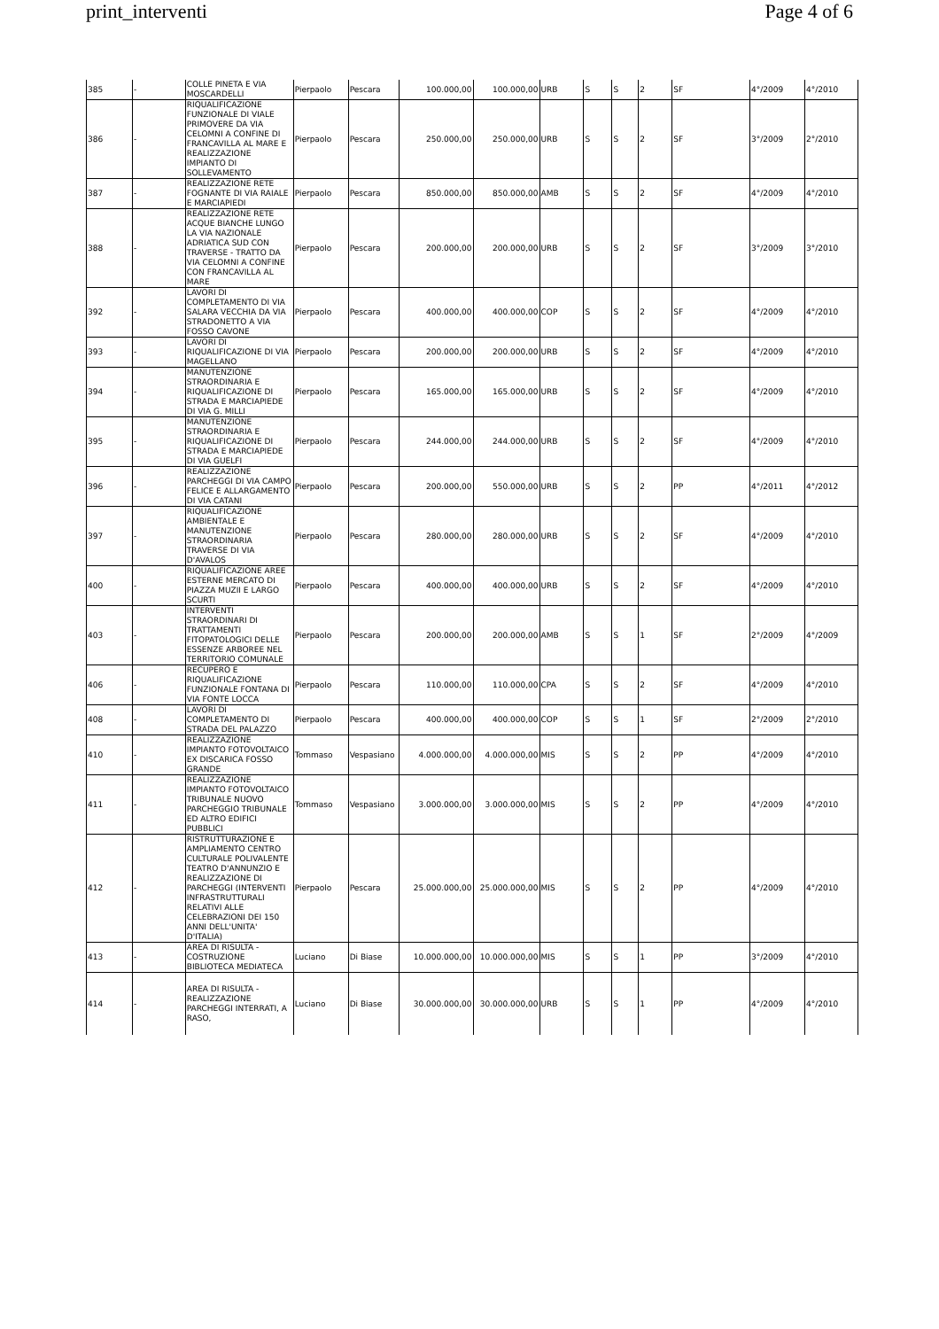print_interventi Page 4 of 6
| 385 | - | COLLE PINETA E VIA MOSCARDELLI | Pierpaolo | Pescara | 100.000,00 | 100.000,00 | URB | S | S | 2 | SF | 4°/2009 | 4°/2010 |
| 386 | - | RIQUALIFICAZIONE FUNZIONALE DI VIALE PRIMOVERE DA VIA CELOMNI A CONFINE DI FRANCAVILLA AL MARE E REALIZZAZIONE IMPIANTO DI SOLLEVAMENTO | Pierpaolo | Pescara | 250.000,00 | 250.000,00 | URB | S | S | 2 | SF | 3°/2009 | 2°/2010 |
| 387 | - | REALIZZAZIONE RETE FOGNANTE DI VIA RAIALE E MARCIAPIEDI | Pierpaolo | Pescara | 850.000,00 | 850.000,00 | AMB | S | S | 2 | SF | 4°/2009 | 4°/2010 |
| 388 | - | REALIZZAZIONE RETE ACQUE BIANCHE LUNGO LA VIA NAZIONALE ADRIATICA SUD CON TRAVERSE - TRATTO DA VIA CELOMNI A CONFINE CON FRANCAVILLA AL MARE | Pierpaolo | Pescara | 200.000,00 | 200.000,00 | URB | S | S | 2 | SF | 3°/2009 | 3°/2010 |
| 392 | - | LAVORI DI COMPLETAMENTO DI VIA SALARA VECCHIA DA VIA STRADONETTO A VIA FOSSO CAVONE | Pierpaolo | Pescara | 400.000,00 | 400.000,00 | COP | S | S | 2 | SF | 4°/2009 | 4°/2010 |
| 393 | - | LAVORI DI RIQUALIFICAZIONE DI VIA MAGELLANO | Pierpaolo | Pescara | 200.000,00 | 200.000,00 | URB | S | S | 2 | SF | 4°/2009 | 4°/2010 |
| 394 | - | MANUTENZIONE STRAORDINARIA E RIQUALIFICAZIONE DI STRADA E MARCIAPIEDE DI VIA G. MILLI | Pierpaolo | Pescara | 165.000,00 | 165.000,00 | URB | S | S | 2 | SF | 4°/2009 | 4°/2010 |
| 395 | - | MANUTENZIONE STRAORDINARIA E RIQUALIFICAZIONE DI STRADA E MARCIAPIEDE DI VIA GUELFI | Pierpaolo | Pescara | 244.000,00 | 244.000,00 | URB | S | S | 2 | SF | 4°/2009 | 4°/2010 |
| 396 | - | REALIZZAZIONE PARCHEGGI DI VIA CAMPO FELICE E ALLARGAMENTO DI VIA CATANI | Pierpaolo | Pescara | 200.000,00 | 550.000,00 | URB | S | S | 2 | PP | 4°/2011 | 4°/2012 |
| 397 | - | RIQUALIFICAZIONE AMBIENTALE E MANUTENZIONE STRAORDINARIA TRAVERSE DI VIA D'AVALOS | Pierpaolo | Pescara | 280.000,00 | 280.000,00 | URB | S | S | 2 | SF | 4°/2009 | 4°/2010 |
| 400 | - | RIQUALIFICAZIONE AREE ESTERNE MERCATO DI PIAZZA MUZII E LARGO SCURTI | Pierpaolo | Pescara | 400.000,00 | 400.000,00 | URB | S | S | 2 | SF | 4°/2009 | 4°/2010 |
| 403 | - | INTERVENTI STRAORDINARI DI TRATTAMENTI FITOPATOLOGICI DELLE ESSENZE ARBOREE NEL TERRITORIO COMUNALE | Pierpaolo | Pescara | 200.000,00 | 200.000,00 | AMB | S | S | 1 | SF | 2°/2009 | 4°/2009 |
| 406 | - | RECUPERO E RIQUALIFICAZIONE FUNZIONALE FONTANA DI VIA FONTE LOCCA | Pierpaolo | Pescara | 110.000,00 | 110.000,00 | CPA | S | S | 2 | SF | 4°/2009 | 4°/2010 |
| 408 | - | LAVORI DI COMPLETAMENTO DI STRADA DEL PALAZZO | Pierpaolo | Pescara | 400.000,00 | 400.000,00 | COP | S | S | 1 | SF | 2°/2009 | 2°/2010 |
| 410 | - | REALIZZAZIONE IMPIANTO FOTOVOLTAICO EX DISCARICA FOSSO GRANDE | Tommaso | Vespasiano | 4.000.000,00 | 4.000.000,00 | MIS | S | S | 2 | PP | 4°/2009 | 4°/2010 |
| 411 | - | REALIZZAZIONE IMPIANTO FOTOVOLTAICO TRIBUNALE NUOVO PARCHEGGIO TRIBUNALE ED ALTRO EDIFICI PUBBLICI | Tommaso | Vespasiano | 3.000.000,00 | 3.000.000,00 | MIS | S | S | 2 | PP | 4°/2009 | 4°/2010 |
| 412 | - | RISTRUTTURAZIONE E AMPLIAMENTO CENTRO CULTURALE POLIVALENTE TEATRO D'ANNUNZIO E REALIZZAZIONE DI PARCHEGGI (INTERVENTI INFRASTRUTTURALI RELATIVI ALLE CELEBRAZIONI DEI 150 ANNI DELL'UNITA' D'ITALIA) | Pierpaolo | Pescara | 25.000.000,00 | 25.000.000,00 | MIS | S | S | 2 | PP | 4°/2009 | 4°/2010 |
| 413 | - | AREA DI RISULTA - COSTRUZIONE BIBLIOTECA MEDIATECA | Luciano | Di Biase | 10.000.000,00 | 10.000.000,00 | MIS | S | S | 1 | PP | 3°/2009 | 4°/2010 |
| 414 | - | AREA DI RISULTA - REALIZZAZIONE PARCHEGGI INTERRATI, A RASO, | Luciano | Di Biase | 30.000.000,00 | 30.000.000,00 | URB | S | S | 1 | PP | 4°/2009 | 4°/2010 |